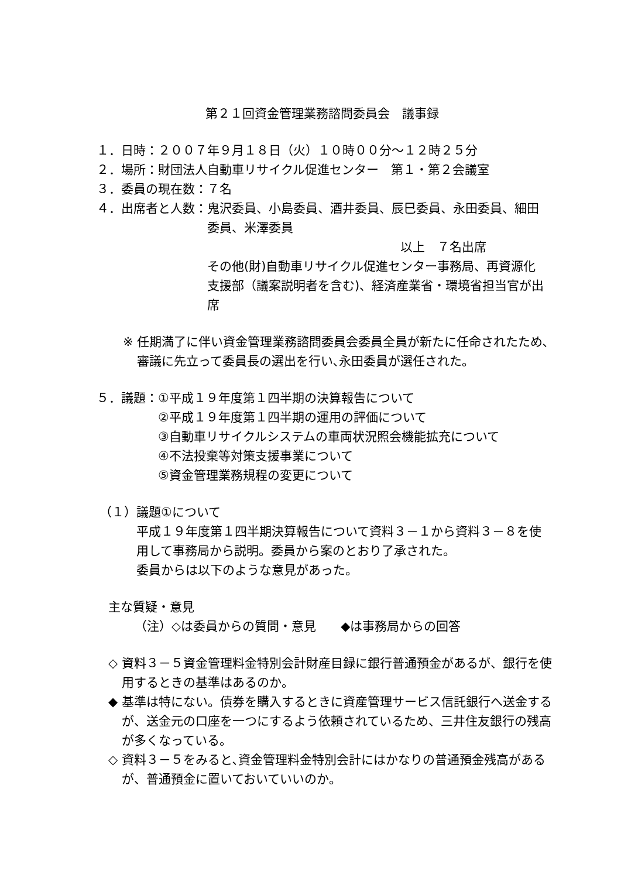第２１回資金管理業務諮問委員会　議事録
１．日時：２００７年９月１８日（火）１０時００分～１２時２５分
２．場所：財団法人自動車リサイクル促進センター　第１・第２会議室
３．委員の現在数：７名
４．出席者と人数： 鬼沢委員、小島委員、酒井委員、辰巳委員、永田委員、細田委員、米澤委員
以上　７名出席
その他(財)自動車リサイクル促進センター事務局、再資源化支援部（議案説明者を含む)、経済産業省・環境省担当官が出席
※ 任期満了に伴い資金管理業務諮問委員会委員全員が新たに任命されたため､審議に先立って委員長の選出を行い､永田委員が選任された。
５．議題： ①平成１９年度第１四半期の決算報告について
②平成１９年度第１四半期の運用の評価について
③自動車リサイクルシステムの車両状況照会機能拡充について
④不法投棄等対策支援事業について
⑤資金管理業務規程の変更について
（１） 議題①について
平成１９年度第１四半期決算報告について資料３－１から資料３－８を使用して事務局から説明。委員から案のとおり了承された。
委員からは以下のような意見があった。
主な質疑・意見
（注）◇は委員からの質問・意見　　◆は事務局からの回答
◇ 資料３－５資金管理料金特別会計財産目録に銀行普通預金があるが、銀行を使用するときの基準はあるのか。
◆ 基準は特にない。債券を購入するときに資産管理サービス信託銀行へ送金するが、送金元の口座を一つにするよう依頼されているため、三井住友銀行の残高が多くなっている。
◇ 資料３－５をみると､資金管理料金特別会計にはかなりの普通預金残高があるが、普通預金に置いておいていいのか。